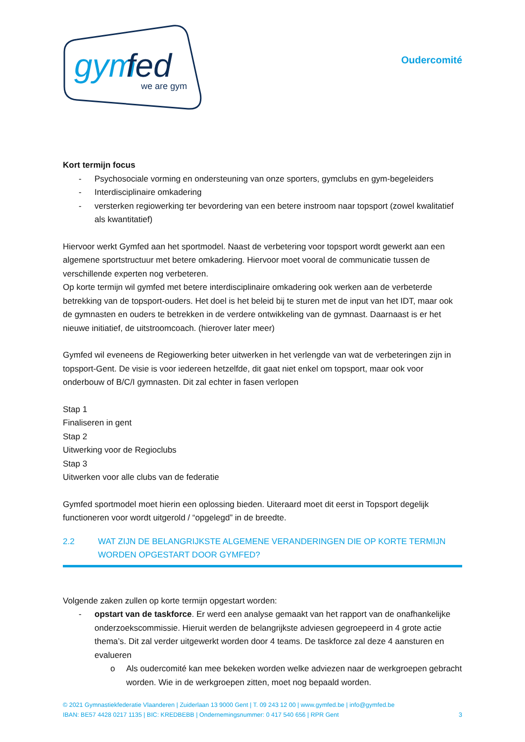gym
fed
we are gym
Oudercomité
Kort termijn focus
- Psychosociale vorming en ondersteuning van onze sporters, gymclubs en gym-begeleiders
- Interdisciplinaire omkadering
- versterken regiowerking ter bevordering van een betere instroom naar topsport (zowel kwalitatief als kwantitatief)
Hiervoor werkt Gymfed aan het sportmodel. Naast de verbetering voor topsport wordt gewerkt aan een algemene sportstructuur met betere omkadering. Hiervoor moet vooral de communicatie tussen de verschillende experten nog verbeteren.
Op korte termijn wil gymfed met betere interdisciplinaire omkadering ook werken aan de verbeterde betrekking van de topsport-ouders. Het doel is het beleid bij te sturen met de input van het IDT, maar ook de gymnasten en ouders te betrekken in de verdere ontwikkeling van de gymnast. Daarnaast is er het nieuwe initiatief, de uitstroomcoach. (hierover later meer)
Gymfed wil eveneens de Regiowerking beter uitwerken in het verlengde van wat de verbeteringen zijn in topsport-Gent. De visie is voor iedereen hetzelfde, dit gaat niet enkel om topsport, maar ook voor onderbouw of B/C/I gymnasten. Dit zal echter in fasen verlopen
Stap 1
Finaliseren in gent
Stap 2
Uitwerking voor de Regioclubs
Stap 3
Uitwerken voor alle clubs van de federatie
Gymfed sportmodel moet hierin een oplossing bieden. Uiteraard moet dit eerst in Topsport degelijk functioneren voor wordt uitgerold / “opgelegd” in de breedte.
2.2 WAT ZIJN DE BELANGRIJKSTE ALGEMENE VERANDERINGEN DIE OP KORTE TERMIJN WORDEN OPGESTART DOOR GYMFED?
Volgende zaken zullen op korte termijn opgestart worden:
- opstart van de taskforce. Er werd een analyse gemaakt van het rapport van de onafhankelijke onderzoekscommissie. Hieruit werden de belangrijkste adviesen gegroepeerd in 4 grote actie thema’s. Dit zal verder uitgewerkt worden door 4 teams. De taskforce zal deze 4 aansturen en evalueren
o Als oudercomité kan mee bekeken worden welke adviezen naar de werkgroepen gebracht worden. Wie in de werkgroepen zitten, moet nog bepaald worden.
© 2021 Gymnastiekfederatie Vlaanderen | Zuiderlaan 13 9000 Gent | T. 09 243 12 00 | www.gymfed.be | info@gymfed.be
IBAN: BE57 4428 0217 1135 | BIC: KREDBEBB | Ondernemingsnummer: 0 417 540 656 | RPR Gent 3